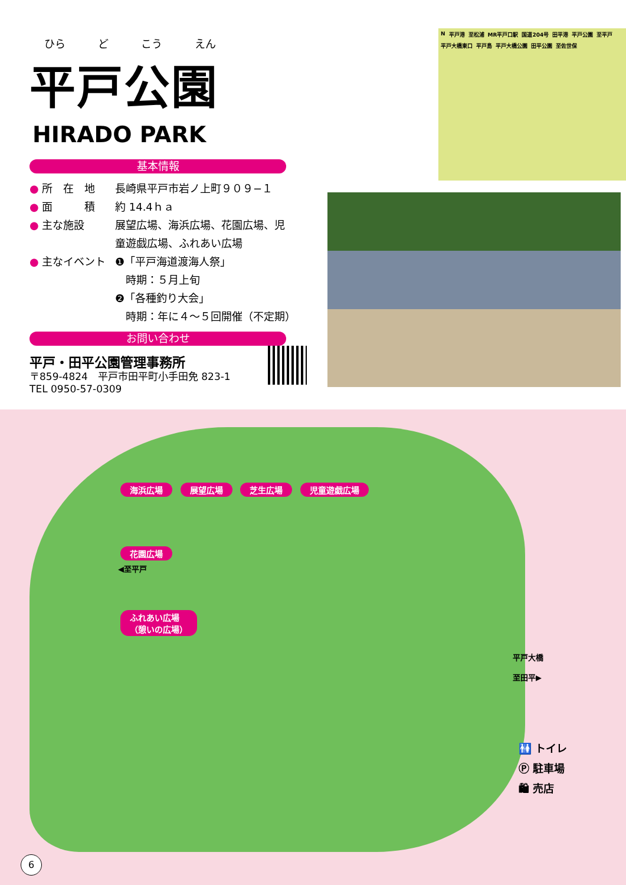ひら ど こう えん
平戸公園
HIRADO PARK
基本情報
● 所　在　地 長崎県平戸市岩ノ上町９０９−１
● 面　　　積 約 14.4ｈａ
● 主な施設 展望広場、海浜広場、花園広場、児
童遊戯広場、ふれあい広場
● 主なイベント ❶「平戸海道渡海人祭」
　時期：５月上旬
❷「各種釣り大会」
　時期：年に４～５回開催（不定期）
お問い合わせ
平戸・田平公園管理事務所
〒859-4824　平戸市田平町小手田免 823-1
TEL 0950-57-0309
N平戸港 至松浦 MR平戸口駅 国道204号 田平港 平戸公園 至平戸 平戸大橋東口 平戸島 平戸大橋公園 田平公園 至佐世保
海浜広場 展望広場 芝生広場 児童遊戯広場
花園広場
◀至平戸
ふれあい広場
（憩いの広場）
平戸大橋
至田平▶
🚻 トイレ
Ⓟ 駐車場
🛍 売店
6